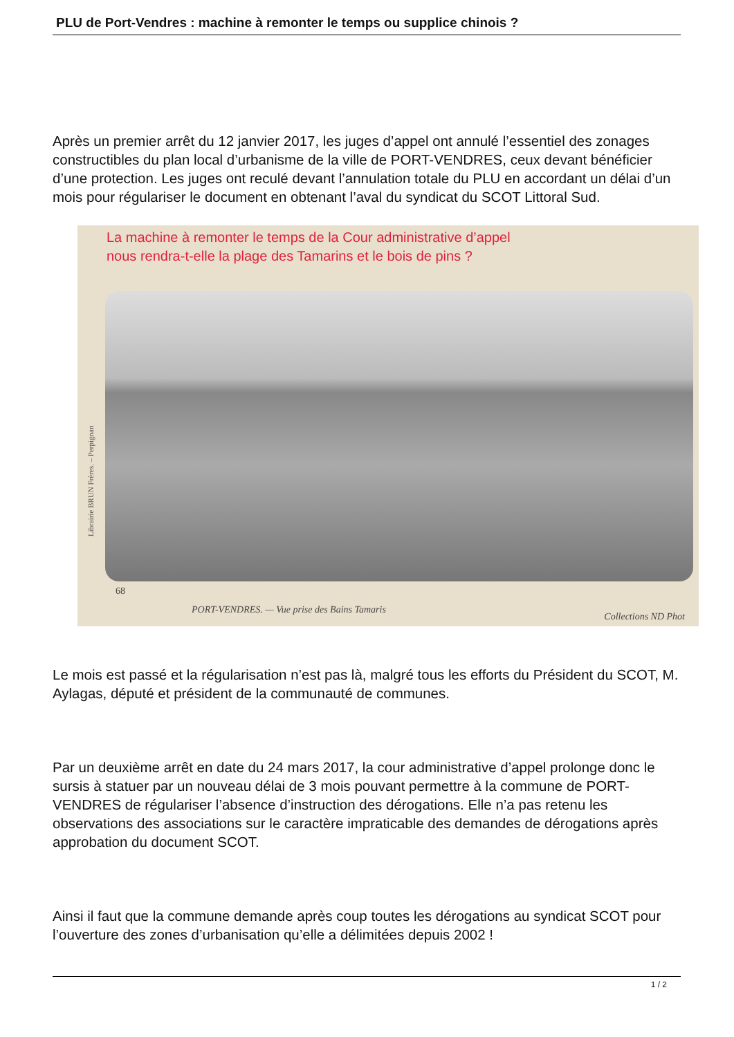PLU de Port-Vendres : machine à remonter le temps ou supplice chinois ?
Après un premier arrêt du 12 janvier 2017, les juges d’appel ont annulé l’essentiel des zonages constructibles du plan local d’urbanisme de la ville de PORT-VENDRES, ceux devant bénéficier d’une protection. Les juges ont reculé devant l’annulation totale du PLU en accordant un délai d’un mois pour régulariser le document en obtenant l’aval du syndicat du SCOT Littoral Sud.
La machine à remonter le temps de la Cour administrative d’appel
nous rendra-t-elle la plage des Tamarins et le bois de pins ?
Librairie BRUN Frères. – Perpignan
68
PORT-VENDRES. — Vue prise des Bains Tamaris Collections ND Phot
Le mois est passé et la régularisation n’est pas là, malgré tous les efforts du Président du SCOT, M. Aylagas, député et président de la communauté de communes.
Par un deuxième arrêt en date du 24 mars 2017, la cour administrative d’appel prolonge donc le sursis à statuer par un nouveau délai de 3 mois pouvant permettre à la commune de PORT-VENDRES de régulariser l’absence d’instruction des dérogations. Elle n’a pas retenu les observations des associations sur le caractère impraticable des demandes de dérogations après approbation du document SCOT.
Ainsi il faut que la commune demande après coup toutes les dérogations au syndicat SCOT pour l’ouverture des zones d’urbanisation qu’elle a délimitées depuis 2002 !
1 / 2